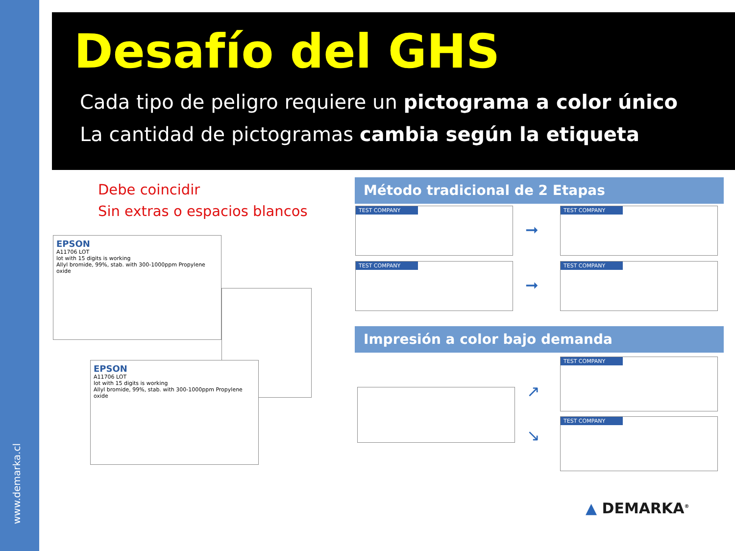www.demarka.cl
Desafío del GHS
Cada tipo de peligro requiere un pictograma a color único
La cantidad de pictogramas cambia según la etiqueta
Debe coincidir
Sin extras o espacios blancos
EPSON
A11706 LOT
lot with 15 digits is working
Allyl bromide, 99%, stab. with 300-1000ppm Propylene oxide
EPSON
A11706 LOT
lot with 15 digits is working
Allyl bromide, 99%, stab. with 300-1000ppm Propylene oxide
Método tradicional de 2 Etapas
TEST COMPANY
➞
TEST COMPANY
TEST COMPANY
➞
TEST COMPANY
Impresión a color bajo demanda
↗
↘
TEST COMPANY
TEST COMPANY
▲ DEMARKA<sup>®</sup>